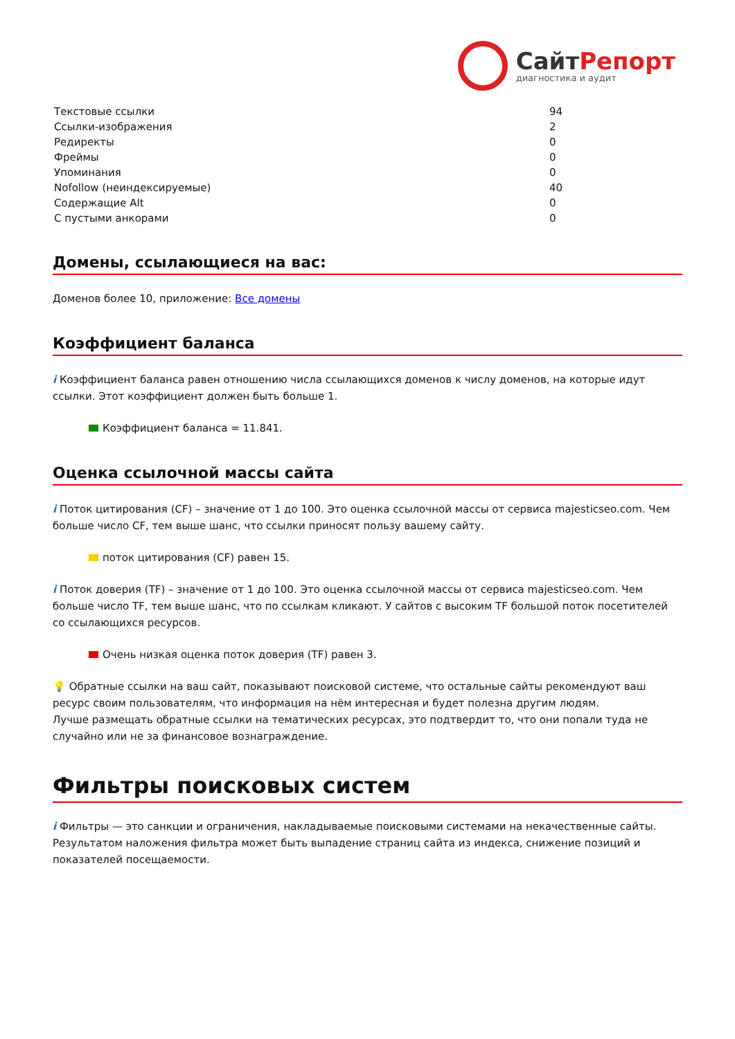СайтРепорт
диагностика и аудит
| Текстовые ссылки | 94 |
| Ссылки-изображения | 2 |
| Редиректы | 0 |
| Фреймы | 0 |
| Упоминания | 0 |
| Nofollow (неиндексируемые) | 40 |
| Содержащие Alt | 0 |
| С пустыми анкорами | 0 |
Домены, ссылающиеся на вас:
Доменов более 10, приложение: Все домены
Коэффициент баланса
i Коэффициент баланса равен отношению числа ссылающихся доменов к числу доменов, на которые идут ссылки. Этот коэффициент должен быть больше 1.
Коэффициент баланса = 11.841.
Оценка ссылочной массы сайта
i Поток цитирования (CF) – значение от 1 до 100. Это оценка ссылочной массы от сервиса majesticseo.com. Чем больше число CF, тем выше шанс, что ссылки приносят пользу вашему сайту.
поток цитирования (CF) равен 15.
i Поток доверия (TF) – значение от 1 до 100. Это оценка ссылочной массы от сервиса majesticseo.com. Чем больше число TF, тем выше шанс, что по ссылкам кликают. У сайтов с высоким TF большой поток посетителей со ссылающихся ресурсов.
Очень низкая оценка поток доверия (TF) равен 3.
💡 Обратные ссылки на ваш сайт, показывают поисковой системе, что остальные сайты рекомендуют ваш ресурс своим пользователям, что информация на нём интересная и будет полезна другим людям.
Лучше размещать обратные ссылки на тематических ресурсах, это подтвердит то, что они попали туда не случайно или не за финансовое вознаграждение.
Фильтры поисковых систем
i Фильтры — это санкции и ограничения, накладываемые поисковыми системами на некачественные сайты. Результатом наложения фильтра может быть выпадение страниц сайта из индекса, снижение позиций и показателей посещаемости.